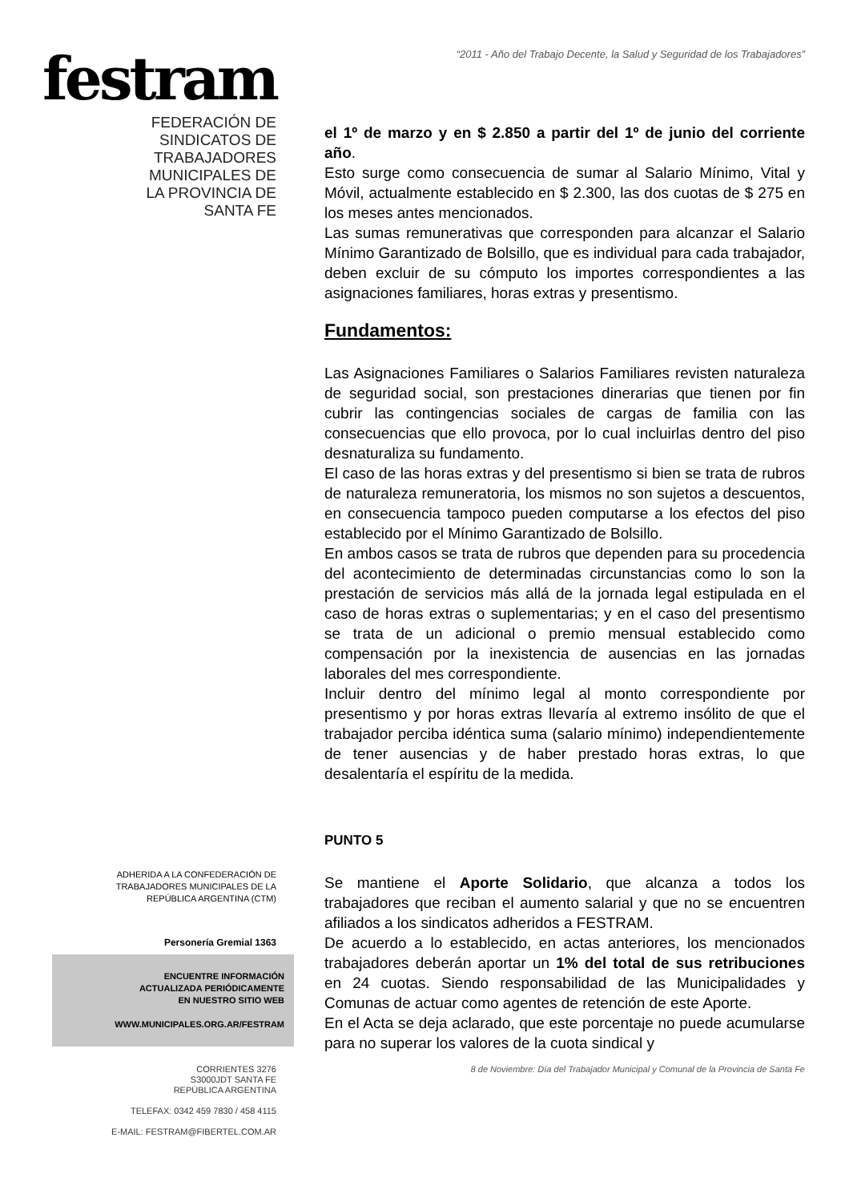festram
FEDERACIÓN DE
SINDICATOS DE
TRABAJADORES
MUNICIPALES DE
LA PROVINCIA DE
SANTA FE
ADHERIDA A LA CONFEDERACIÓN DE
TRABAJADORES MUNICIPALES DE LA
REPÚBLICA ARGENTINA (CTM)
Personería Gremial 1363
ENCUENTRE INFORMACIÓN
ACTUALIZADA PERIÓDICAMENTE
EN NUESTRO SITIO WEB
WWW.MUNICIPALES.ORG.AR/FESTRAM
CORRIENTES 3276
S3000JDT SANTA FE
REPÚBLICA ARGENTINA
TELEFAX: 0342 459 7830 / 458 4115
E-MAIL: FESTRAM@FIBERTEL.COM.AR
“2011 - Año del Trabajo Decente, la Salud y Seguridad de los Trabajadores”
el 1º de marzo y en $ 2.850 a partir del 1º de junio del corriente año.
Esto surge como consecuencia de sumar al Salario Mínimo, Vital y Móvil, actualmente establecido en $ 2.300, las dos cuotas de $ 275 en los meses antes mencionados.
Las sumas remunerativas que corresponden para alcanzar el Salario Mínimo Garantizado de Bolsillo, que es individual para cada trabajador, deben excluir de su cómputo los importes correspondientes a las asignaciones familiares, horas extras y presentismo.
Fundamentos:
Las Asignaciones Familiares o Salarios Familiares revisten naturaleza de seguridad social, son prestaciones dinerarias que tienen por fin cubrir las contingencias sociales de cargas de familia con las consecuencias que ello provoca, por lo cual incluirlas dentro del piso desnaturaliza su fundamento.
El caso de las horas extras y del presentismo si bien se trata de rubros de naturaleza remuneratoria, los mismos no son sujetos a descuentos, en consecuencia tampoco pueden computarse a los efectos del piso establecido por el Mínimo Garantizado de Bolsillo.
En ambos casos se trata de rubros que dependen para su procedencia del acontecimiento de determinadas circunstancias como lo son la prestación de servicios más allá de la jornada legal estipulada en el caso de horas extras o suplementarias; y en el caso del presentismo se trata de un adicional o premio mensual establecido como compensación por la inexistencia de ausencias en las jornadas laborales del mes correspondiente.
Incluir dentro del mínimo legal al monto correspondiente por presentismo y por horas extras llevaría al extremo insólito de que el trabajador perciba idéntica suma (salario mínimo) independientemente de tener ausencias y de haber prestado horas extras, lo que desalentaría el espíritu de la medida.
PUNTO 5
Se mantiene el Aporte Solidario, que alcanza a todos los trabajadores que reciban el aumento salarial y que no se encuentren afiliados a los sindicatos adheridos a FESTRAM.
De acuerdo a lo establecido, en actas anteriores, los mencionados trabajadores deberán aportar un 1% del total de sus retribuciones en 24 cuotas. Siendo responsabilidad de las Municipalidades y Comunas de actuar como agentes de retención de este Aporte.
En el Acta se deja aclarado, que este porcentaje no puede acumularse para no superar los valores de la cuota sindical y
8 de Noviembre: Día del Trabajador Municipal y Comunal de la Provincia de Santa Fe